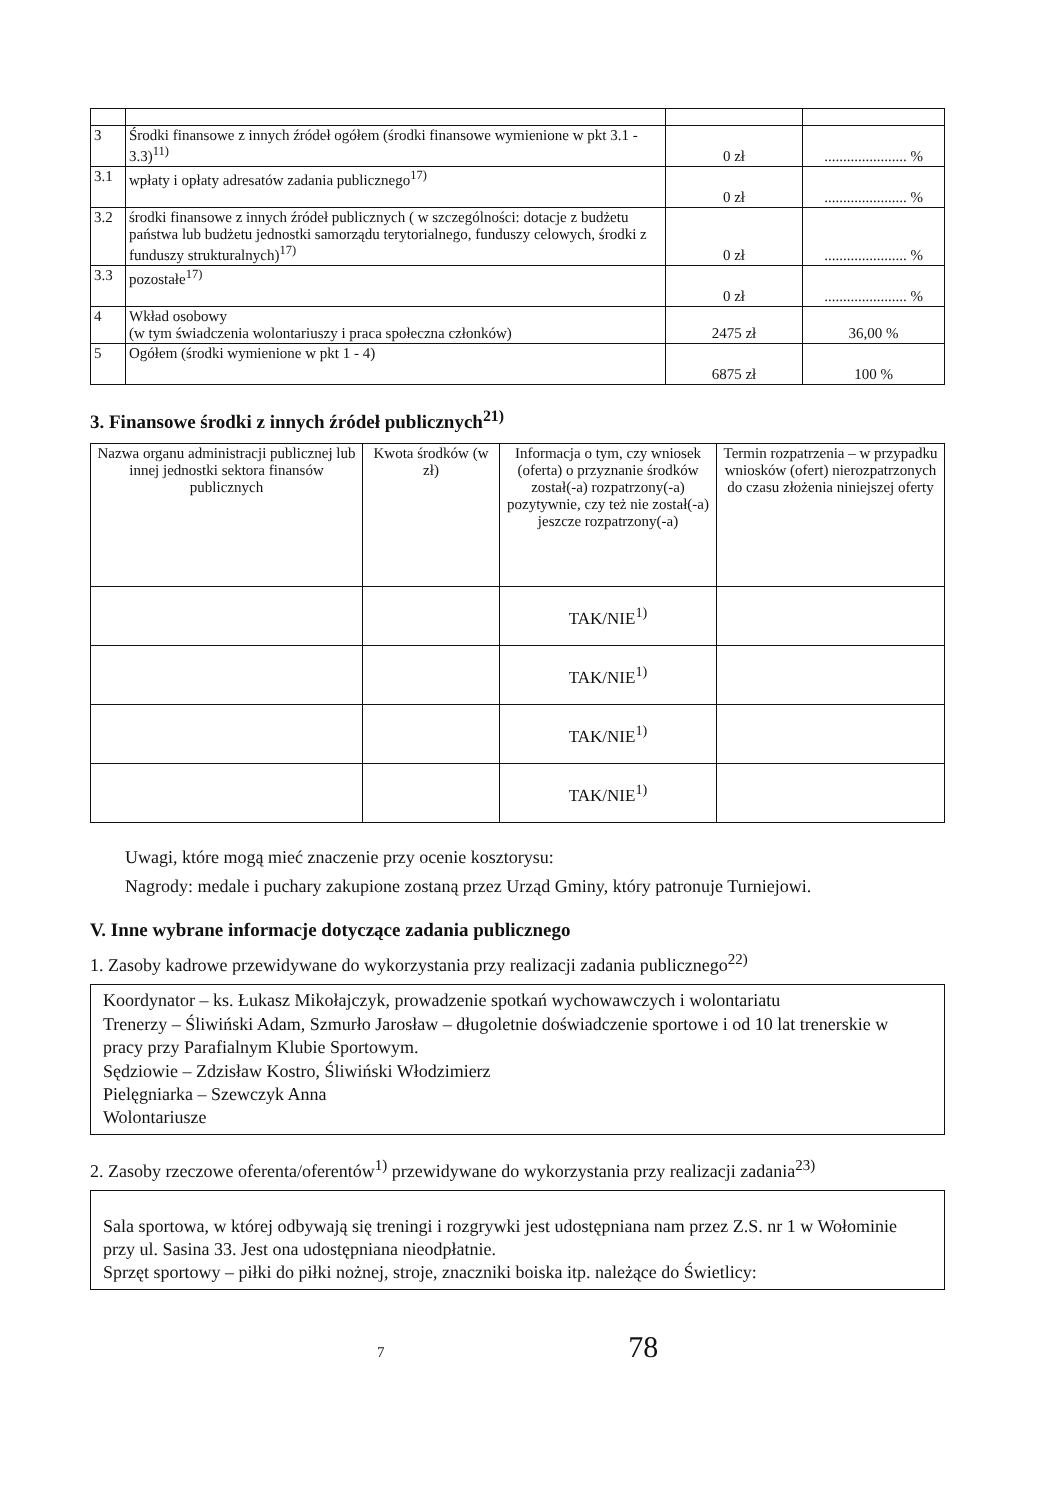| 3 | Środki finansowe z innych źródeł ogółem (środki finansowe wymienione w pkt 3.1 - 3.3)<sup>11)</sup> | 0 zł | ...................... % |
| 3.1 | wpłaty i opłaty adresatów zadania publicznego<sup>17)</sup> | 0 zł | ...................... % |
| 3.2 | środki finansowe z innych źródeł publicznych ( w szczególności: dotacje z budżetu państwa lub budżetu jednostki samorządu terytorialnego, funduszy celowych, środki z funduszy strukturalnych)<sup>17)</sup> | 0 zł | ...................... % |
| 3.3 | pozostałe<sup>17)</sup> | 0 zł | ...................... % |
| 4 | Wkład osobowy (w tym świadczenia wolontariuszy i praca społeczna członków) | 2475 zł | 36,00 % |
| 5 | Ogółem (środki wymienione w pkt 1 - 4) | 6875 zł | 100 % |
3. Finansowe środki z innych źródeł publicznych<sup>21)</sup>
| Nazwa organu administracji publicznej lub innej jednostki sektora finansów publicznych | Kwota środków (w zł) | Informacja o tym, czy wniosek (oferta) o przyznanie środków został(-a) rozpatrzony(-a) pozytywnie, czy też nie został(-a) jeszcze rozpatrzony(-a) | Termin rozpatrzenia – w przypadku wniosków (ofert) nierozpatrzonych do czasu złożenia niniejszej oferty |
| --- | --- | --- | --- |
| | | TAK/NIE<sup>1)</sup> | |
| | | TAK/NIE<sup>1)</sup> | |
| | | TAK/NIE<sup>1)</sup> | |
| | | TAK/NIE<sup>1)</sup> | |
Uwagi, które mogą mieć znaczenie przy ocenie kosztorysu:
Nagrody: medale i puchary zakupione zostaną przez Urząd Gminy, który patronuje Turniejowi.
V. Inne wybrane informacje dotyczące zadania publicznego
1. Zasoby kadrowe przewidywane do wykorzystania przy realizacji zadania publicznego<sup>22)</sup>
Koordynator – ks. Łukasz Mikołajczyk, prowadzenie spotkań wychowawczych i wolontariatu
Trenerzy – Śliwiński Adam, Szmurło Jarosław – długoletnie doświadczenie sportowe i od 10 lat trenerskie w pracy przy Parafialnym Klubie Sportowym.
Sędziowie – Zdzisław Kostro, Śliwiński Włodzimierz
Pielęgniarka – Szewczyk Anna
Wolontariusze
2. Zasoby rzeczowe oferenta/oferentów<sup>1)</sup> przewidywane do wykorzystania przy realizacji zadania<sup>23)</sup>
Sala sportowa, w której odbywają się treningi i rozgrywki jest udostępniana nam przez Z.S. nr 1 w Wołominie przy ul. Sasina 33. Jest ona udostępniana nieodpłatnie.
Sprzęt sportowy – piłki do piłki nożnej, stroje, znaczniki boiska itp. należące do Świetlicy:
7 78